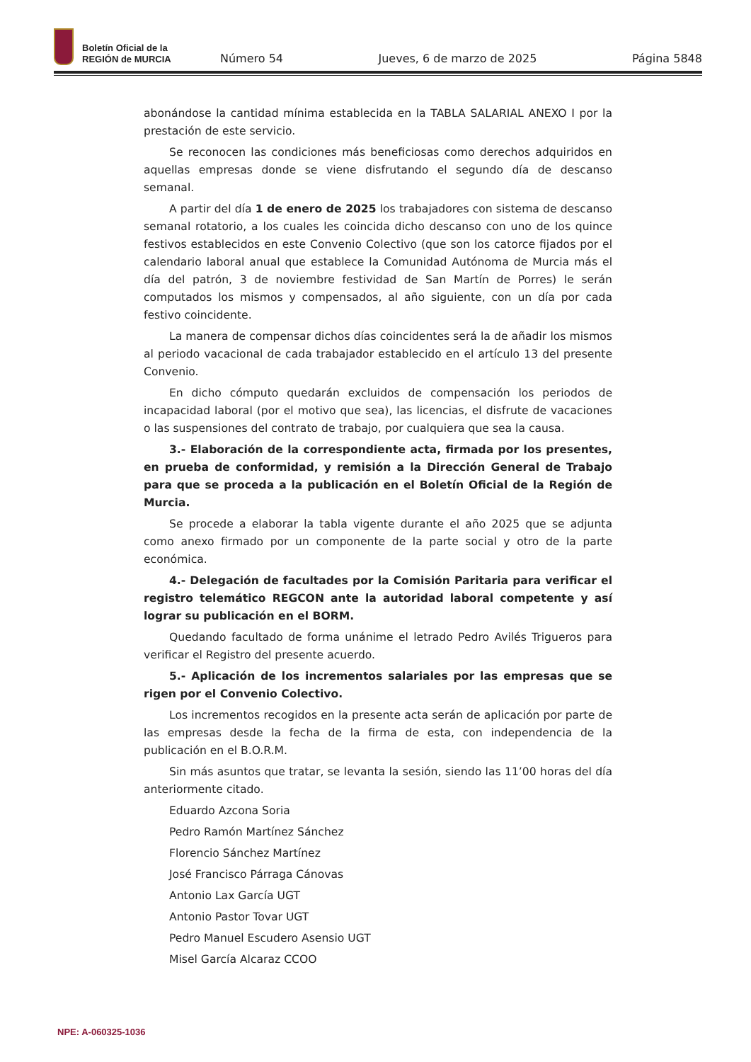Boletín Oficial de la
REGIÓN de MURCIA
Número 54 Jueves, 6 de marzo de 2025 Página 5848
abonándose la cantidad mínima establecida en la TABLA SALARIAL ANEXO I por la prestación de este servicio.
Se reconocen las condiciones más beneficiosas como derechos adquiridos en aquellas empresas donde se viene disfrutando el segundo día de descanso semanal.
A partir del día 1 de enero de 2025 los trabajadores con sistema de descanso semanal rotatorio, a los cuales les coincida dicho descanso con uno de los quince festivos establecidos en este Convenio Colectivo (que son los catorce fijados por el calendario laboral anual que establece la Comunidad Autónoma de Murcia más el día del patrón, 3 de noviembre festividad de San Martín de Porres) le serán computados los mismos y compensados, al año siguiente, con un día por cada festivo coincidente.
La manera de compensar dichos días coincidentes será la de añadir los mismos al periodo vacacional de cada trabajador establecido en el artículo 13 del presente Convenio.
En dicho cómputo quedarán excluidos de compensación los periodos de incapacidad laboral (por el motivo que sea), las licencias, el disfrute de vacaciones o las suspensiones del contrato de trabajo, por cualquiera que sea la causa.
3.- Elaboración de la correspondiente acta, firmada por los presentes, en prueba de conformidad, y remisión a la Dirección General de Trabajo para que se proceda a la publicación en el Boletín Oficial de la Región de Murcia.
Se procede a elaborar la tabla vigente durante el año 2025 que se adjunta como anexo firmado por un componente de la parte social y otro de la parte económica.
4.- Delegación de facultades por la Comisión Paritaria para verificar el registro telemático REGCON ante la autoridad laboral competente y así lograr su publicación en el BORM.
Quedando facultado de forma unánime el letrado Pedro Avilés Trigueros para verificar el Registro del presente acuerdo.
5.- Aplicación de los incrementos salariales por las empresas que se rigen por el Convenio Colectivo.
Los incrementos recogidos en la presente acta serán de aplicación por parte de las empresas desde la fecha de la firma de esta, con independencia de la publicación en el B.O.R.M.
Sin más asuntos que tratar, se levanta la sesión, siendo las 11’00 horas del día anteriormente citado.
Eduardo Azcona Soria
Pedro Ramón Martínez Sánchez
Florencio Sánchez Martínez
José Francisco Párraga Cánovas
Antonio Lax García UGT
Antonio Pastor Tovar UGT
Pedro Manuel Escudero Asensio UGT
Misel García Alcaraz CCOO
NPE: A-060325-1036